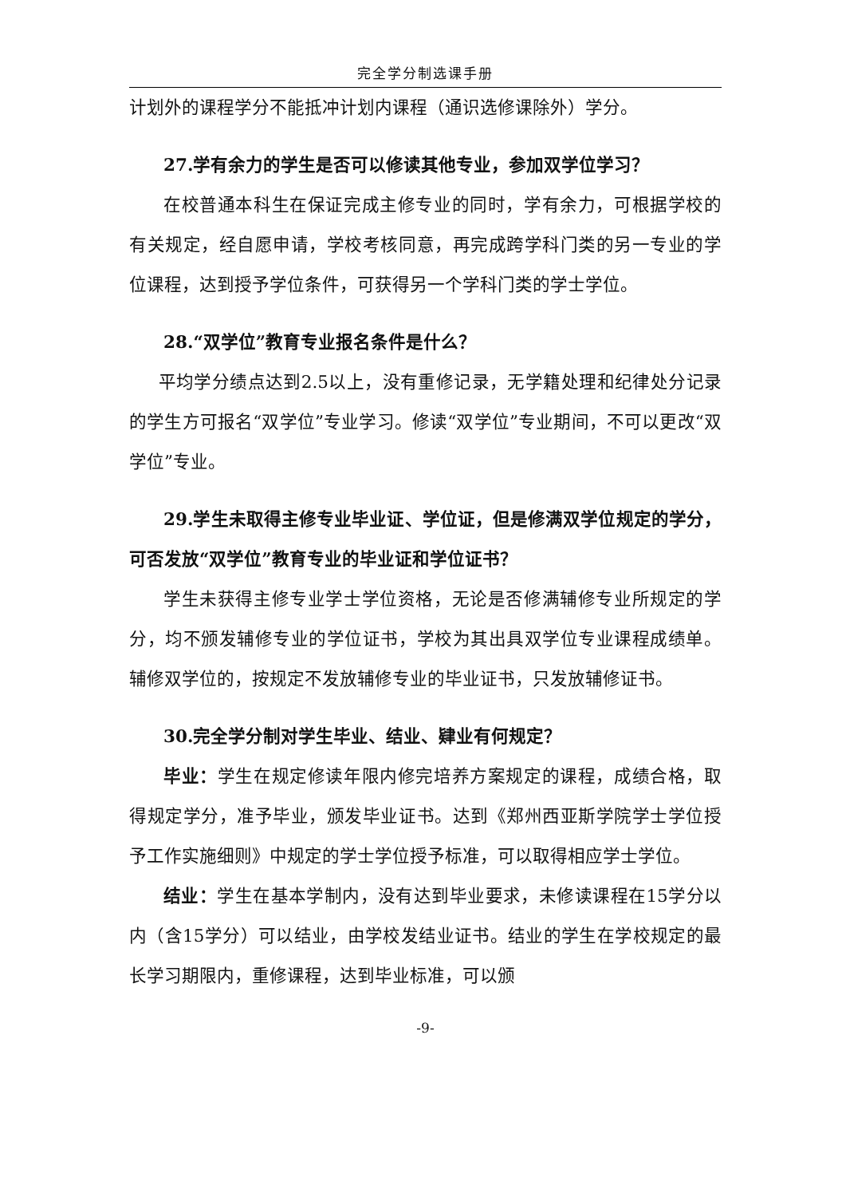完全学分制选课手册
计划外的课程学分不能抵冲计划内课程（通识选修课除外）学分。
27.学有余力的学生是否可以修读其他专业，参加双学位学习？
在校普通本科生在保证完成主修专业的同时，学有余力，可根据学校的有关规定，经自愿申请，学校考核同意，再完成跨学科门类的另一专业的学位课程，达到授予学位条件，可获得另一个学科门类的学士学位。
28.“双学位”教育专业报名条件是什么？
平均学分绩点达到2.5以上，没有重修记录，无学籍处理和纪律处分记录的学生方可报名“双学位”专业学习。修读“双学位”专业期间，不可以更改“双学位”专业。
29.学生未取得主修专业毕业证、学位证，但是修满双学位规定的学分，可否发放“双学位”教育专业的毕业证和学位证书？
学生未获得主修专业学士学位资格，无论是否修满辅修专业所规定的学分，均不颁发辅修专业的学位证书，学校为其出具双学位专业课程成绩单。辅修双学位的，按规定不发放辅修专业的毕业证书，只发放辅修证书。
30.完全学分制对学生毕业、结业、肄业有何规定？
毕业：学生在规定修读年限内修完培养方案规定的课程，成绩合格，取得规定学分，准予毕业，颁发毕业证书。达到《郑州西亚斯学院学士学位授予工作实施细则》中规定的学士学位授予标准，可以取得相应学士学位。
结业：学生在基本学制内，没有达到毕业要求，未修读课程在15学分以内（含15学分）可以结业，由学校发结业证书。结业的学生在学校规定的最长学习期限内，重修课程，达到毕业标准，可以颁
-9-